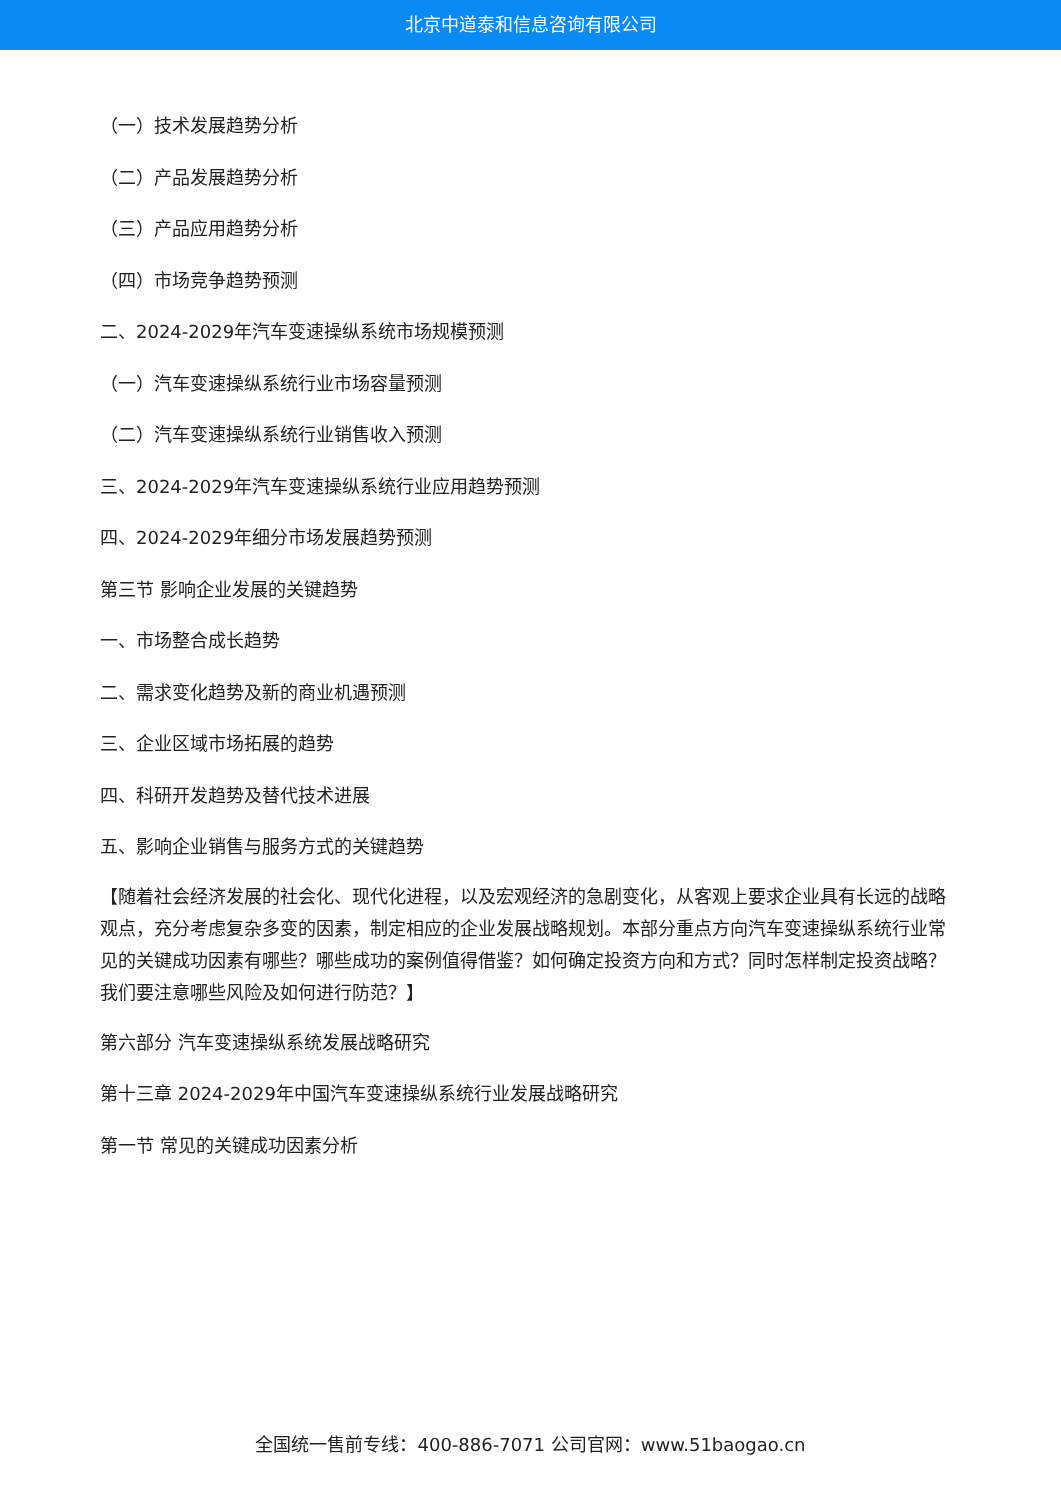北京中道泰和信息咨询有限公司
（一）技术发展趋势分析
（二）产品发展趋势分析
（三）产品应用趋势分析
（四）市场竞争趋势预测
二、2024-2029年汽车变速操纵系统市场规模预测
（一）汽车变速操纵系统行业市场容量预测
（二）汽车变速操纵系统行业销售收入预测
三、2024-2029年汽车变速操纵系统行业应用趋势预测
四、2024-2029年细分市场发展趋势预测
第三节 影响企业发展的关键趋势
一、市场整合成长趋势
二、需求变化趋势及新的商业机遇预测
三、企业区域市场拓展的趋势
四、科研开发趋势及替代技术进展
五、影响企业销售与服务方式的关键趋势
【随着社会经济发展的社会化、现代化进程，以及宏观经济的急剧变化，从客观上要求企业具有长远的战略观点，充分考虑复杂多变的因素，制定相应的企业发展战略规划。本部分重点方向汽车变速操纵系统行业常见的关键成功因素有哪些？哪些成功的案例值得借鉴？如何确定投资方向和方式？同时怎样制定投资战略？我们要注意哪些风险及如何进行防范？】
第六部分 汽车变速操纵系统发展战略研究
第十三章 2024-2029年中国汽车变速操纵系统行业发展战略研究
第一节 常见的关键成功因素分析
全国统一售前专线：400-886-7071 公司官网：www.51baogao.cn